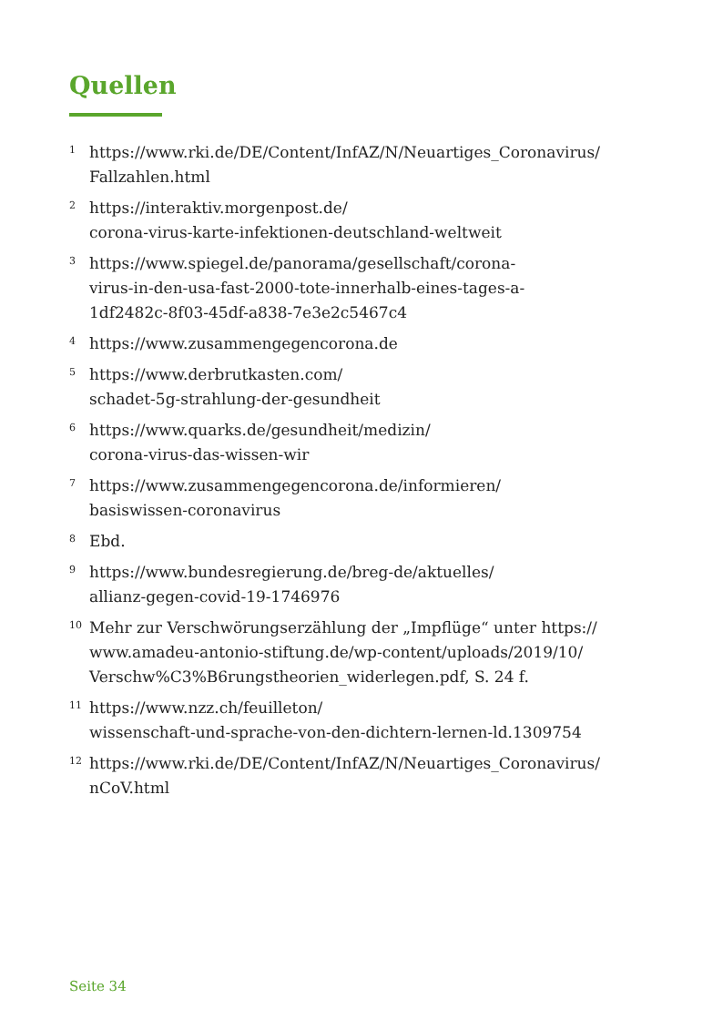Quellen
1 https://www.rki.de/DE/Content/InfAZ/N/Neuartiges_Coronavirus/
Fallzahlen.html
2 https://interaktiv.morgenpost.de/
corona-virus-karte-infektionen-deutschland-weltweit
3 https://www.spiegel.de/panorama/gesellschaft/corona-
virus-in-den-usa-fast-2000-tote-innerhalb-eines-tages-a-
1df2482c-8f03-45df-a838-7e3e2c5467c4
4 https://www.zusammengegencorona.de
5 https://www.derbrutkasten.com/
schadet-5g-strahlung-der-gesundheit
6 https://www.quarks.de/gesundheit/medizin/
corona-virus-das-wissen-wir
7 https://www.zusammengegencorona.de/informieren/
basiswissen-coronavirus
8 Ebd.
9 https://www.bundesregierung.de/breg-de/aktuelles/
allianz-gegen-covid-19-1746976
10 Mehr zur Verschwörungserzählung der „Impflüge“ unter https://
www.amadeu-antonio-stiftung.de/wp-content/uploads/2019/10/
Verschw%C3%B6rungstheorien_widerlegen.pdf, S. 24 f.
11 https://www.nzz.ch/feuilleton/
wissenschaft-und-sprache-von-den-dichtern-lernen-ld.1309754
12 https://www.rki.de/DE/Content/InfAZ/N/Neuartiges_Coronavirus/
nCoV.html
Seite 34